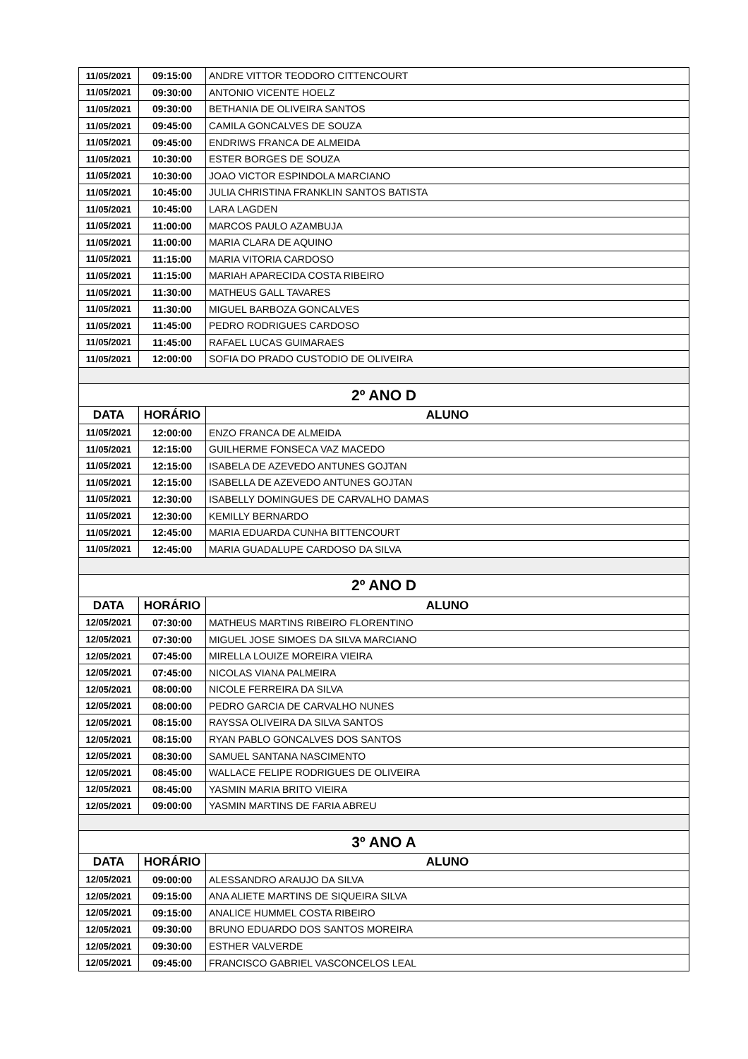| 11/05/2021 | 09:15:00 | ANDRE VITTOR TEODORO CITTENCOURT |
| 11/05/2021 | 09:30:00 | ANTONIO VICENTE HOELZ |
| 11/05/2021 | 09:30:00 | BETHANIA DE OLIVEIRA SANTOS |
| 11/05/2021 | 09:45:00 | CAMILA GONCALVES DE SOUZA |
| 11/05/2021 | 09:45:00 | ENDRIWS FRANCA DE ALMEIDA |
| 11/05/2021 | 10:30:00 | ESTER BORGES DE SOUZA |
| 11/05/2021 | 10:30:00 | JOAO VICTOR ESPINDOLA MARCIANO |
| 11/05/2021 | 10:45:00 | JULIA CHRISTINA FRANKLIN SANTOS BATISTA |
| 11/05/2021 | 10:45:00 | LARA LAGDEN |
| 11/05/2021 | 11:00:00 | MARCOS PAULO AZAMBUJA |
| 11/05/2021 | 11:00:00 | MARIA CLARA DE AQUINO |
| 11/05/2021 | 11:15:00 | MARIA VITORIA CARDOSO |
| 11/05/2021 | 11:15:00 | MARIAH APARECIDA COSTA RIBEIRO |
| 11/05/2021 | 11:30:00 | MATHEUS GALL TAVARES |
| 11/05/2021 | 11:30:00 | MIGUEL BARBOZA GONCALVES |
| 11/05/2021 | 11:45:00 | PEDRO RODRIGUES CARDOSO |
| 11/05/2021 | 11:45:00 | RAFAEL LUCAS GUIMARAES |
| 11/05/2021 | 12:00:00 | SOFIA DO PRADO CUSTODIO DE OLIVEIRA |
| 2º ANO D | | |
| DATA | HORÁRIO | ALUNO |
| 11/05/2021 | 12:00:00 | ENZO FRANCA DE ALMEIDA |
| 11/05/2021 | 12:15:00 | GUILHERME FONSECA VAZ MACEDO |
| 11/05/2021 | 12:15:00 | ISABELA DE AZEVEDO ANTUNES GOJTAN |
| 11/05/2021 | 12:15:00 | ISABELLA DE AZEVEDO ANTUNES GOJTAN |
| 11/05/2021 | 12:30:00 | ISABELLY DOMINGUES DE CARVALHO DAMAS |
| 11/05/2021 | 12:30:00 | KEMILLY BERNARDO |
| 11/05/2021 | 12:45:00 | MARIA EDUARDA CUNHA BITTENCOURT |
| 11/05/2021 | 12:45:00 | MARIA GUADALUPE CARDOSO DA SILVA |
| 2º ANO D | | |
| DATA | HORÁRIO | ALUNO |
| 12/05/2021 | 07:30:00 | MATHEUS MARTINS RIBEIRO FLORENTINO |
| 12/05/2021 | 07:30:00 | MIGUEL JOSE SIMOES DA SILVA MARCIANO |
| 12/05/2021 | 07:45:00 | MIRELLA LOUIZE MOREIRA VIEIRA |
| 12/05/2021 | 07:45:00 | NICOLAS VIANA PALMEIRA |
| 12/05/2021 | 08:00:00 | NICOLE FERREIRA DA SILVA |
| 12/05/2021 | 08:00:00 | PEDRO GARCIA DE CARVALHO NUNES |
| 12/05/2021 | 08:15:00 | RAYSSA OLIVEIRA DA SILVA SANTOS |
| 12/05/2021 | 08:15:00 | RYAN PABLO GONCALVES DOS SANTOS |
| 12/05/2021 | 08:30:00 | SAMUEL SANTANA NASCIMENTO |
| 12/05/2021 | 08:45:00 | WALLACE FELIPE RODRIGUES DE OLIVEIRA |
| 12/05/2021 | 08:45:00 | YASMIN MARIA BRITO VIEIRA |
| 12/05/2021 | 09:00:00 | YASMIN MARTINS DE FARIA ABREU |
| 3º ANO A | | |
| DATA | HORÁRIO | ALUNO |
| 12/05/2021 | 09:00:00 | ALESSANDRO ARAUJO DA SILVA |
| 12/05/2021 | 09:15:00 | ANA ALIETE MARTINS DE SIQUEIRA SILVA |
| 12/05/2021 | 09:15:00 | ANALICE HUMMEL COSTA RIBEIRO |
| 12/05/2021 | 09:30:00 | BRUNO EDUARDO DOS SANTOS MOREIRA |
| 12/05/2021 | 09:30:00 | ESTHER VALVERDE |
| 12/05/2021 | 09:45:00 | FRANCISCO GABRIEL VASCONCELOS LEAL |